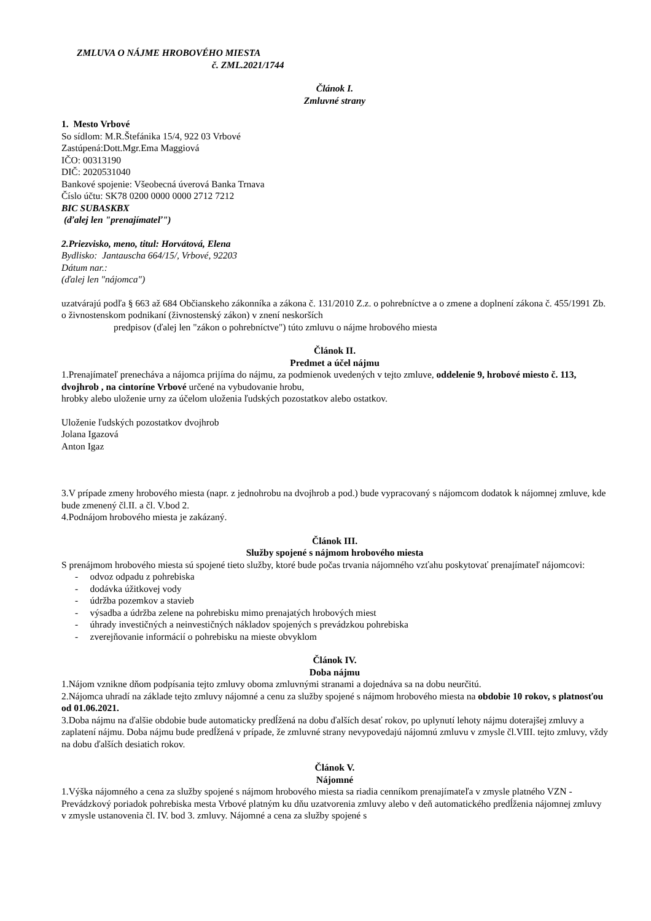ZMLUVA O NÁJME HROBOVÉHO MIESTA
č. ZML.2021/1744
Článok I.
Zmluvné strany
1. Mesto Vrbové
So sídlom: M.R.Štefánika 15/4, 922 03 Vrbové
Zastúpená:Dott.Mgr.Ema Maggiová
IČO: 00313190
DIČ: 2020531040
Bankové spojenie: Všeobecná úverová Banka Trnava
Číslo účtu: SK78 0200 0000 0000 2712 7212
BIC SUBASKBX
(ďalej len "prenajímateľ")
2.Priezvisko, meno, titul: Horvátová, Elena
Bydlisko: Jantauscha 664/15/, Vrbové, 92203
Dátum nar.:
(ďalej len "nájomca")
uzatvárajú podľa § 663 až 684 Občianskeho zákonníka a zákona č. 131/2010 Z.z. o pohrebníctve a o zmene a doplnení zákona č. 455/1991 Zb. o živnostenskom podnikaní (živnostenský zákon) v znení neskorších
predpisov (ďalej len "zákon o pohrebníctve") túto zmluvu o nájme hrobového miesta
Článok II.
Predmet a účel nájmu
1.Prenajímateľ prenecháva a nájomca prijíma do nájmu, za podmienok uvedených v tejto zmluve, oddelenie 9, hrobové miesto č. 113, dvojhrob , na cintoríne Vrbové určené na vybudovanie hrobu,
hrobky alebo uloženie urny za účelom uloženia ľudských pozostatkov alebo ostatkov.
Uloženie ľudských pozostatkov dvojhrob
Jolana Igazová
Anton Igaz
3.V prípade zmeny hrobového miesta (napr. z jednohrobu na dvojhrob a pod.) bude vypracovaný s nájomcom dodatok k nájomnej zmluve, kde bude zmenený čl.II. a čl. V.bod 2.
4.Podnájom hrobového miesta je zakázaný.
Článok III.
Služby spojené s nájmom hrobového miesta
S prenájmom hrobového miesta sú spojené tieto služby, ktoré bude počas trvania nájomného vzťahu poskytovať prenajímateľ nájomcovi:
- odvoz odpadu z pohrebiska
- dodávka úžitkovej vody
- údržba pozemkov a stavieb
- výsadba a údržba zelene na pohrebisku mimo prenajatých hrobových miest
- úhrady investičných a neinvestičných nákladov spojených s prevádzkou pohrebiska
- zverejňovanie informácií o pohrebisku na mieste obvyklom
Článok IV.
Doba nájmu
1.Nájom vznikne dňom podpísania tejto zmluvy oboma zmluvnými stranami a dojednáva sa na dobu neurčitú.
2.Nájomca uhradí na základe tejto zmluvy nájomné a cenu za služby spojené s nájmom hrobového miesta na obdobie 10 rokov, s platnosťou od 01.06.2021.
3.Doba nájmu na ďalšie obdobie bude automaticky predĺžená na dobu ďalších desať rokov, po uplynutí lehoty nájmu doterajšej zmluvy a zaplatení nájmu. Doba nájmu bude predĺžená v prípade, že zmluvné strany nevypovedajú nájomnú zmluvu v zmysle čl.VIII. tejto zmluvy, vždy na dobu ďalších desiatich rokov.
Článok V.
Nájomné
1.Výška nájomného a cena za služby spojené s nájmom hrobového miesta sa riadia cenníkom prenajímateľa v zmysle platného VZN - Prevádzkový poriadok pohrebiska mesta Vrbové platným ku dňu uzatvorenia zmluvy alebo v deň automatického predĺženia nájomnej zmluvy v zmysle ustanovenia čl. IV. bod 3. zmluvy. Nájomné a cena za služby spojené s